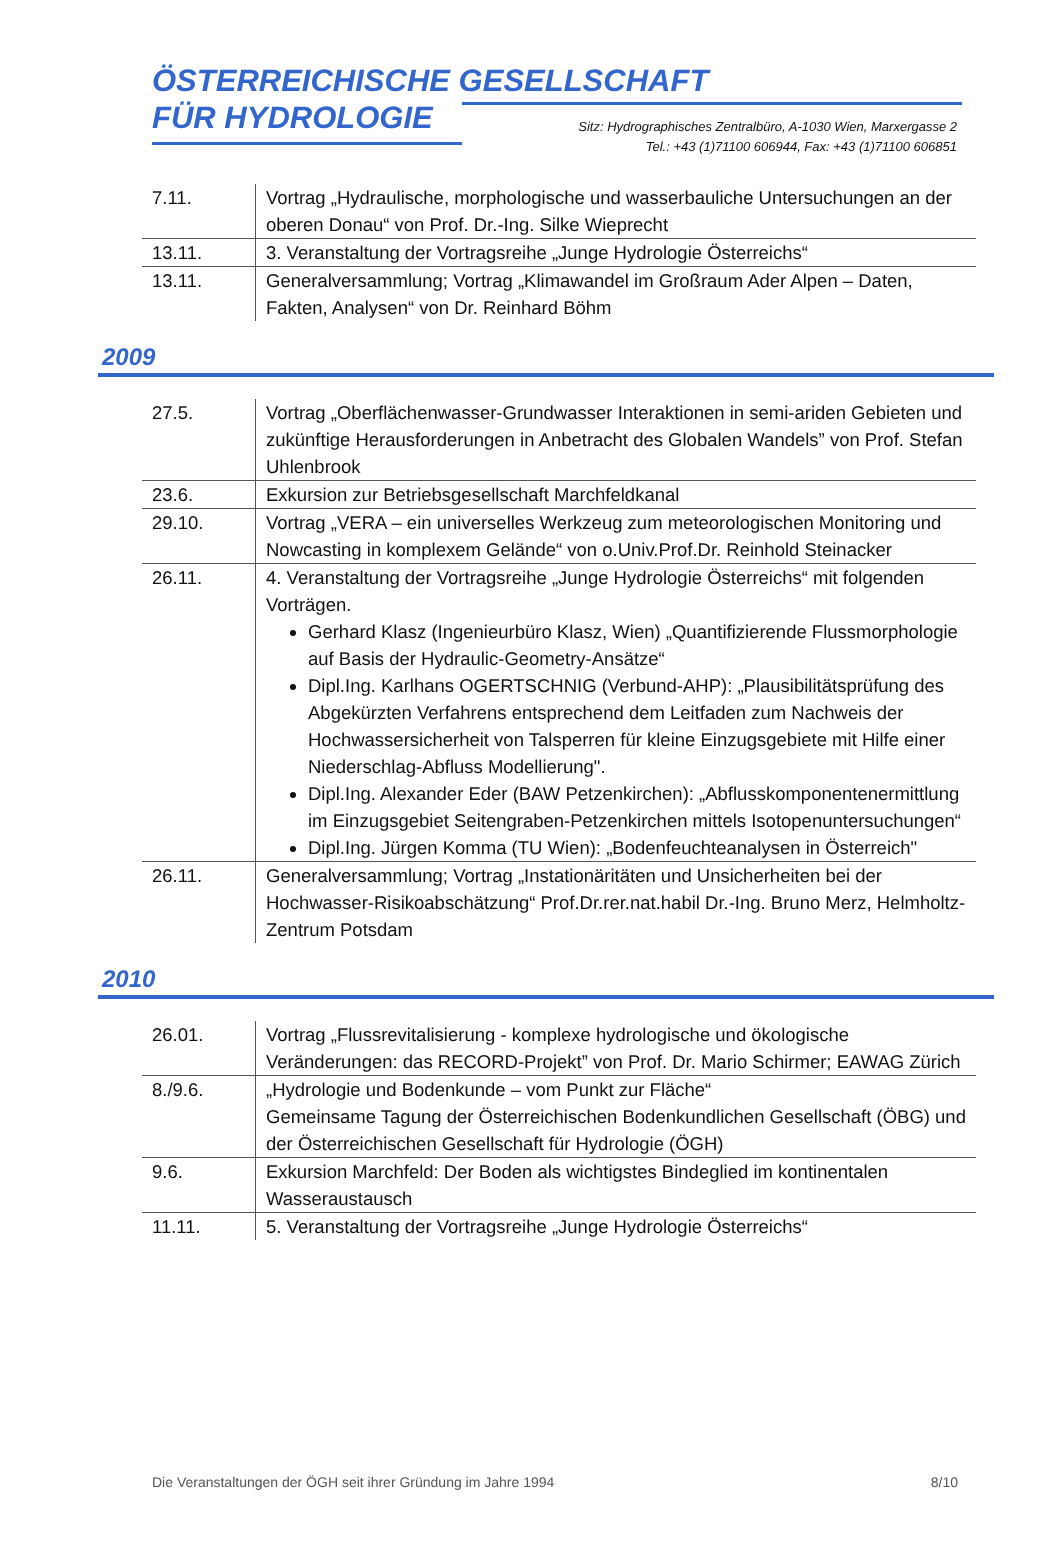ÖSTERREICHISCHE GESELLSCHAFT
FÜR HYDROLOGIE
Sitz: Hydrographisches Zentralbüro, A-1030 Wien, Marxergasse 2
Tel.: +43 (1)71100 606944, Fax: +43 (1)71100 606851
| 7.11. | Vortrag „Hydraulische, morphologische und wasserbauliche Untersuchungen an der oberen Donau“ von Prof. Dr.-Ing. Silke Wieprecht |
| 13.11. | 3. Veranstaltung der Vortragsreihe „Junge Hydrologie Österreichs“ |
| 13.11. | Generalversammlung; Vortrag „Klimawandel im Großraum Ader Alpen – Daten, Fakten, Analysen“ von Dr. Reinhard Böhm |
2009
| 27.5. | Vortrag „Oberflächenwasser-Grundwasser Interaktionen in semi-ariden Gebieten und zukünftige Herausforderungen in Anbetracht des Globalen Wandels” von Prof. Stefan Uhlenbrook |
| 23.6. | Exkursion zur Betriebsgesellschaft Marchfeldkanal |
| 29.10. | Vortrag „VERA – ein universelles Werkzeug zum meteorologischen Monitoring und Nowcasting in komplexem Gelände“ von o.Univ.Prof.Dr. Reinhold Steinacker |
| 26.11. | 4. Veranstaltung der Vortragsreihe „Junge Hydrologie Österreichs“ mit folgenden Vorträgen. Gerhard Klasz (Ingenieurbüro Klasz, Wien) „Quantifizierende Flussmorphologie auf Basis der Hydraulic-Geometry-Ansätze“ Dipl.Ing. Karlhans OGERTSCHNIG (Verbund-AHP): „Plausibilitätsprüfung des Abgekürzten Verfahrens entsprechend dem Leitfaden zum Nachweis der Hochwassersicherheit von Talsperren für kleine Einzugsgebiete mit Hilfe einer Niederschlag-Abfluss Modellierung". Dipl.Ing. Alexander Eder (BAW Petzenkirchen): „Abflusskomponentenermittlung im Einzugsgebiet Seitengraben-Petzenkirchen mittels Isotopenuntersuchungen“ Dipl.Ing. Jürgen Komma (TU Wien): „Bodenfeuchteanalysen in Österreich" |
| 26.11. | Generalversammlung; Vortrag „Instationäritäten und Unsicherheiten bei der Hochwasser-Risikoabschätzung“ Prof.Dr.rer.nat.habil Dr.-Ing. Bruno Merz, Helmholtz-Zentrum Potsdam |
2010
| 26.01. | Vortrag „Flussrevitalisierung - komplexe hydrologische und ökologische Veränderungen: das RECORD-Projekt” von Prof. Dr. Mario Schirmer; EAWAG Zürich |
| 8./9.6. | „Hydrologie und Bodenkunde – vom Punkt zur Fläche“ Gemeinsame Tagung der Österreichischen Bodenkundlichen Gesellschaft (ÖBG) und der Österreichischen Gesellschaft für Hydrologie (ÖGH) |
| 9.6. | Exkursion Marchfeld: Der Boden als wichtigstes Bindeglied im kontinentalen Wasseraustausch |
| 11.11. | 5. Veranstaltung der Vortragsreihe „Junge Hydrologie Österreichs“ |
Die Veranstaltungen der ÖGH seit ihrer Gründung im Jahre 1994 8/10